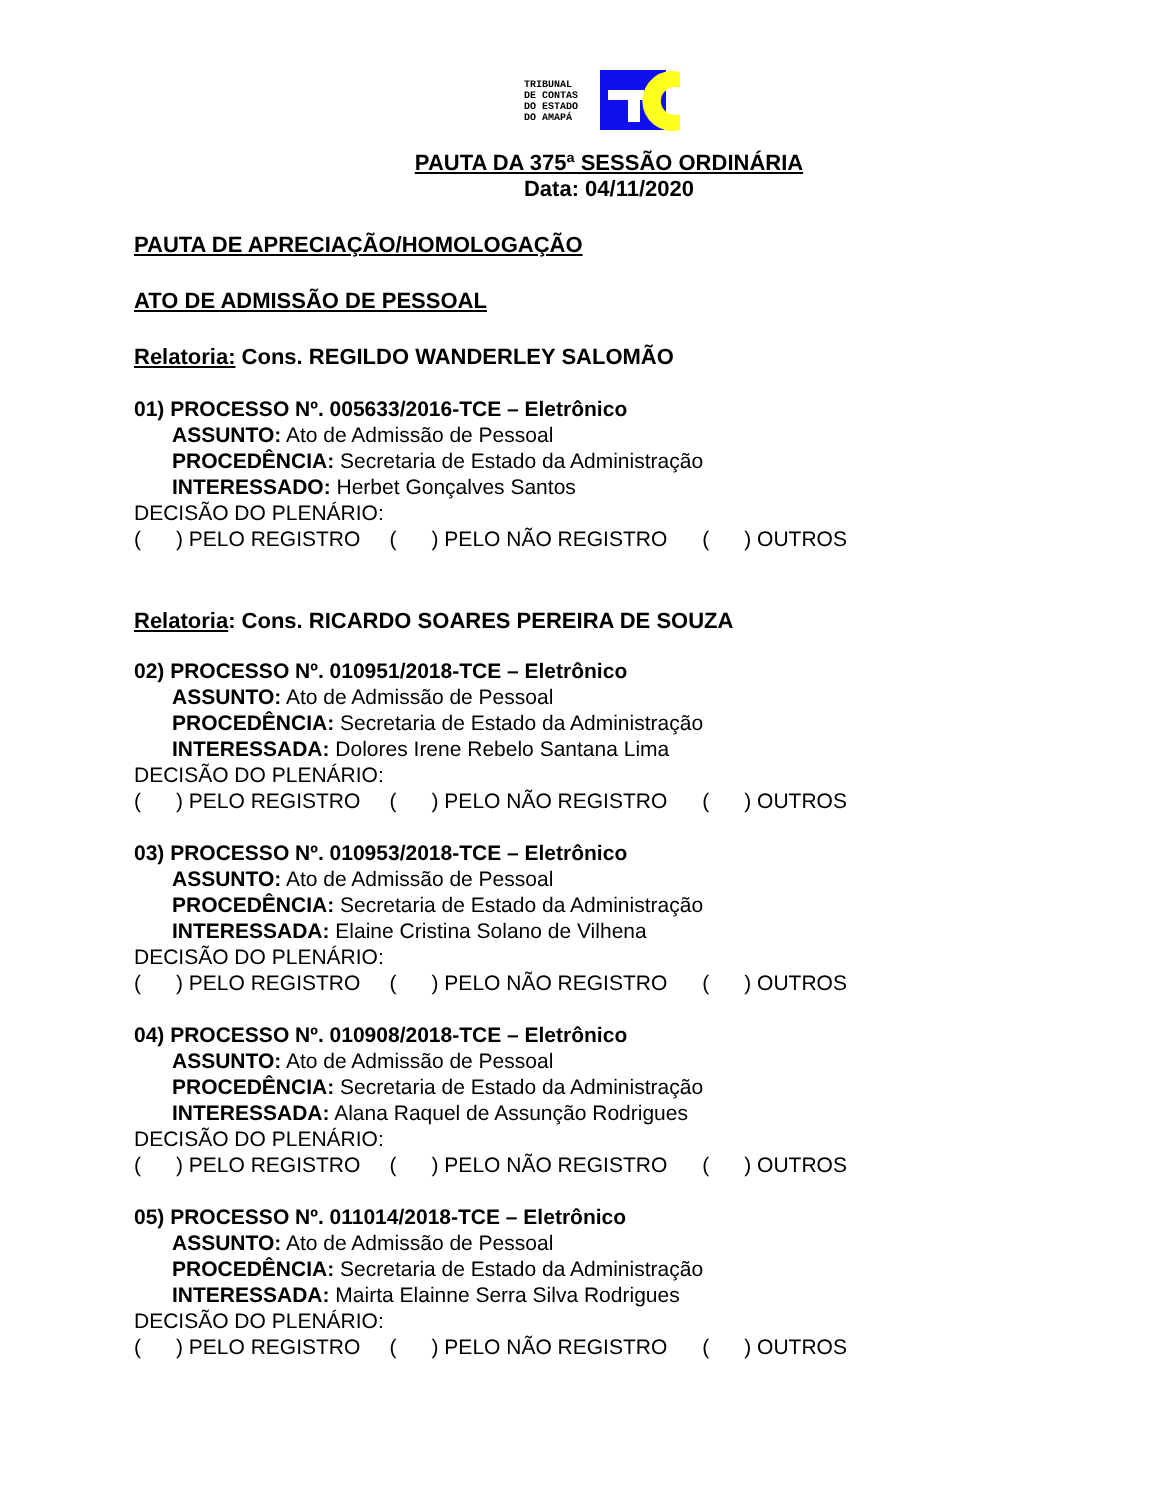TRIBUNAL
DE CONTAS
DO ESTADO
DO AMAPÁ
PAUTA DA 375ª SESSÃO ORDINÁRIA
Data: 04/11/2020
PAUTA DE APRECIAÇÃO/HOMOLOGAÇÃO
ATO DE ADMISSÃO DE PESSOAL
Relatoria: Cons. REGILDO WANDERLEY SALOMÃO
01) PROCESSO Nº. 005633/2016-TCE – Eletrônico
ASSUNTO: Ato de Admissão de Pessoal
PROCEDÊNCIA: Secretaria de Estado da Administração
INTERESSADO: Herbet Gonçalves Santos
DECISÃO DO PLENÁRIO:
( ) PELO REGISTRO ( ) PELO NÃO REGISTRO ( ) OUTROS
Relatoria: Cons. RICARDO SOARES PEREIRA DE SOUZA
02) PROCESSO Nº. 010951/2018-TCE – Eletrônico
ASSUNTO: Ato de Admissão de Pessoal
PROCEDÊNCIA: Secretaria de Estado da Administração
INTERESSADA: Dolores Irene Rebelo Santana Lima
DECISÃO DO PLENÁRIO:
( ) PELO REGISTRO ( ) PELO NÃO REGISTRO ( ) OUTROS
03) PROCESSO Nº. 010953/2018-TCE – Eletrônico
ASSUNTO: Ato de Admissão de Pessoal
PROCEDÊNCIA: Secretaria de Estado da Administração
INTERESSADA: Elaine Cristina Solano de Vilhena
DECISÃO DO PLENÁRIO:
( ) PELO REGISTRO ( ) PELO NÃO REGISTRO ( ) OUTROS
04) PROCESSO Nº. 010908/2018-TCE – Eletrônico
ASSUNTO: Ato de Admissão de Pessoal
PROCEDÊNCIA: Secretaria de Estado da Administração
INTERESSADA: Alana Raquel de Assunção Rodrigues
DECISÃO DO PLENÁRIO:
( ) PELO REGISTRO ( ) PELO NÃO REGISTRO ( ) OUTROS
05) PROCESSO Nº. 011014/2018-TCE – Eletrônico
ASSUNTO: Ato de Admissão de Pessoal
PROCEDÊNCIA: Secretaria de Estado da Administração
INTERESSADA: Mairta Elainne Serra Silva Rodrigues
DECISÃO DO PLENÁRIO:
( ) PELO REGISTRO ( ) PELO NÃO REGISTRO ( ) OUTROS